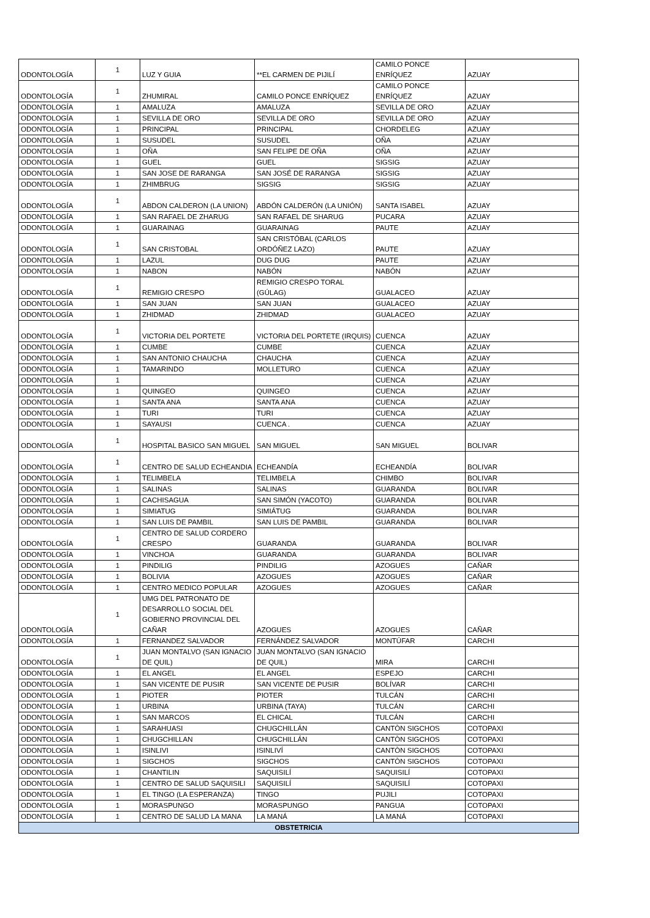| ODONTOLOGÍA | 1 | LUZ Y GUIA | **EL CARMEN DE PIJILÍ | CAMILO PONCE ENRÍQUEZ | AZUAY |
| ODONTOLOGÍA | 1 | ZHUMIRAL | CAMILO PONCE ENRÍQUEZ | CAMILO PONCE ENRÍQUEZ | AZUAY |
| ODONTOLOGÍA | 1 | AMALUZA | AMALUZA | SEVILLA DE ORO | AZUAY |
| ODONTOLOGÍA | 1 | SEVILLA DE ORO | SEVILLA DE ORO | SEVILLA DE ORO | AZUAY |
| ODONTOLOGÍA | 1 | PRINCIPAL | PRINCIPAL | CHORDELEG | AZUAY |
| ODONTOLOGÍA | 1 | SUSUDEL | SUSUDEL | OÑA | AZUAY |
| ODONTOLOGÍA | 1 | OÑA | SAN FELIPE DE OÑA | OÑA | AZUAY |
| ODONTOLOGÍA | 1 | GUEL | GUEL | SIGSIG | AZUAY |
| ODONTOLOGÍA | 1 | SAN JOSE DE RARANGA | SAN JOSÉ DE RARANGA | SIGSIG | AZUAY |
| ODONTOLOGÍA | 1 | ZHIMBRUG | SIGSIG | SIGSIG | AZUAY |
| ODONTOLOGÍA | 1 | ABDON CALDERON (LA UNION) | ABDÓN CALDERÓN (LA UNIÓN) | SANTA ISABEL | AZUAY |
| ODONTOLOGÍA | 1 | SAN RAFAEL DE ZHARUG | SAN RAFAEL DE SHARUG | PUCARA | AZUAY |
| ODONTOLOGÍA | 1 | GUARAINAG | GUARAINAG | PAUTE | AZUAY |
| ODONTOLOGÍA | 1 | SAN CRISTOBAL | SAN CRISTÓBAL (CARLOS ORDÓÑEZ LAZO) | PAUTE | AZUAY |
| ODONTOLOGÍA | 1 | LAZUL | DUG DUG | PAUTE | AZUAY |
| ODONTOLOGÍA | 1 | NABON | NABÓN | NABÓN | AZUAY |
| ODONTOLOGÍA | 1 | REMIGIO CRESPO | REMIGIO CRESPO TORAL (GÚLAG) | GUALACEO | AZUAY |
| ODONTOLOGÍA | 1 | SAN JUAN | SAN JUAN | GUALACEO | AZUAY |
| ODONTOLOGÍA | 1 | ZHIDMAD | ZHIDMAD | GUALACEO | AZUAY |
| ODONTOLOGÍA | 1 | VICTORIA DEL PORTETE | VICTORIA DEL PORTETE (IRQUIS) | CUENCA | AZUAY |
| ODONTOLOGÍA | 1 | CUMBE | CUMBE | CUENCA | AZUAY |
| ODONTOLOGÍA | 1 | SAN ANTONIO CHAUCHA | CHAUCHA | CUENCA | AZUAY |
| ODONTOLOGÍA | 1 | TAMARINDO | MOLLETURO | CUENCA | AZUAY |
| ODONTOLOGÍA | 1 | | | CUENCA | AZUAY |
| ODONTOLOGÍA | 1 | QUINGEO | QUINGEO | CUENCA | AZUAY |
| ODONTOLOGÍA | 1 | SANTA ANA | SANTA ANA | CUENCA | AZUAY |
| ODONTOLOGÍA | 1 | TURI | TURI | CUENCA | AZUAY |
| ODONTOLOGÍA | 1 | SAYAUSI | CUENCA . | CUENCA | AZUAY |
| ODONTOLOGÍA | 1 | HOSPITAL BASICO SAN MIGUEL | SAN MIGUEL | SAN MIGUEL | BOLIVAR |
| ODONTOLOGÍA | 1 | CENTRO DE SALUD ECHEANDIA | ECHEANDÍA | ECHEANDÍA | BOLIVAR |
| ODONTOLOGÍA | 1 | TELIMBELA | TELIMBELA | CHIMBO | BOLIVAR |
| ODONTOLOGÍA | 1 | SALINAS | SALINAS | GUARANDA | BOLIVAR |
| ODONTOLOGÍA | 1 | CACHISAGUA | SAN SIMÓN (YACOTO) | GUARANDA | BOLIVAR |
| ODONTOLOGÍA | 1 | SIMIATUG | SIMIÁTUG | GUARANDA | BOLIVAR |
| ODONTOLOGÍA | 1 | SAN LUIS DE PAMBIL | SAN LUIS DE PAMBIL | GUARANDA | BOLIVAR |
| ODONTOLOGÍA | 1 | CENTRO DE SALUD CORDERO CRESPO | GUARANDA | GUARANDA | BOLIVAR |
| ODONTOLOGÍA | 1 | VINCHOA | GUARANDA | GUARANDA | BOLIVAR |
| ODONTOLOGÍA | 1 | PINDILIG | PINDILIG | AZOGUES | CAÑAR |
| ODONTOLOGÍA | 1 | BOLIVIA | AZOGUES | AZOGUES | CAÑAR |
| ODONTOLOGÍA | 1 | CENTRO MEDICO POPULAR | AZOGUES | AZOGUES | CAÑAR |
| ODONTOLOGÍA | 1 | UMG DEL PATRONATO DE DESARROLLO SOCIAL DEL GOBIERNO PROVINCIAL DEL CAÑAR | AZOGUES | AZOGUES | CAÑAR |
| ODONTOLOGÍA | 1 | FERNANDEZ SALVADOR | FERNÁNDEZ SALVADOR | MONTÚFAR | CARCHI |
| ODONTOLOGÍA | 1 | JUAN MONTALVO (SAN IGNACIO DE QUIL) | JUAN MONTALVO (SAN IGNACIO DE QUIL) | MIRA | CARCHI |
| ODONTOLOGÍA | 1 | EL ANGEL | EL ANGEL | ESPEJO | CARCHI |
| ODONTOLOGÍA | 1 | SAN VICENTE DE PUSIR | SAN VICENTE DE PUSIR | BOLÍVAR | CARCHI |
| ODONTOLOGÍA | 1 | PIOTER | PIOTER | TULCÁN | CARCHI |
| ODONTOLOGÍA | 1 | URBINA | URBINA (TAYA) | TULCÁN | CARCHI |
| ODONTOLOGÍA | 1 | SAN MARCOS | EL CHICAL | TULCÁN | CARCHI |
| ODONTOLOGÍA | 1 | SARAHUASI | CHUGCHILLÁN | CANTÒN SIGCHOS | COTOPAXI |
| ODONTOLOGÍA | 1 | CHUGCHILLAN | CHUGCHILLÁN | CANTÒN SIGCHOS | COTOPAXI |
| ODONTOLOGÍA | 1 | ISINLIVI | ISINLIVÍ | CANTÒN SIGCHOS | COTOPAXI |
| ODONTOLOGÍA | 1 | SIGCHOS | SIGCHOS | CANTÒN SIGCHOS | COTOPAXI |
| ODONTOLOGÍA | 1 | CHANTILIN | SAQUISILÍ | SAQUISILÍ | COTOPAXI |
| ODONTOLOGÍA | 1 | CENTRO DE SALUD SAQUISILI | SAQUISILÍ | SAQUISILÍ | COTOPAXI |
| ODONTOLOGÍA | 1 | EL TINGO (LA ESPERANZA) | TINGO | PUJILI | COTOPAXI |
| ODONTOLOGÍA | 1 | MORASPUNGO | MORASPUNGO | PANGUA | COTOPAXI |
| ODONTOLOGÍA | 1 | CENTRO DE SALUD LA MANA | LA MANÁ | LA MANÁ | COTOPAXI |
| OBSTETRICIA | | | | | |